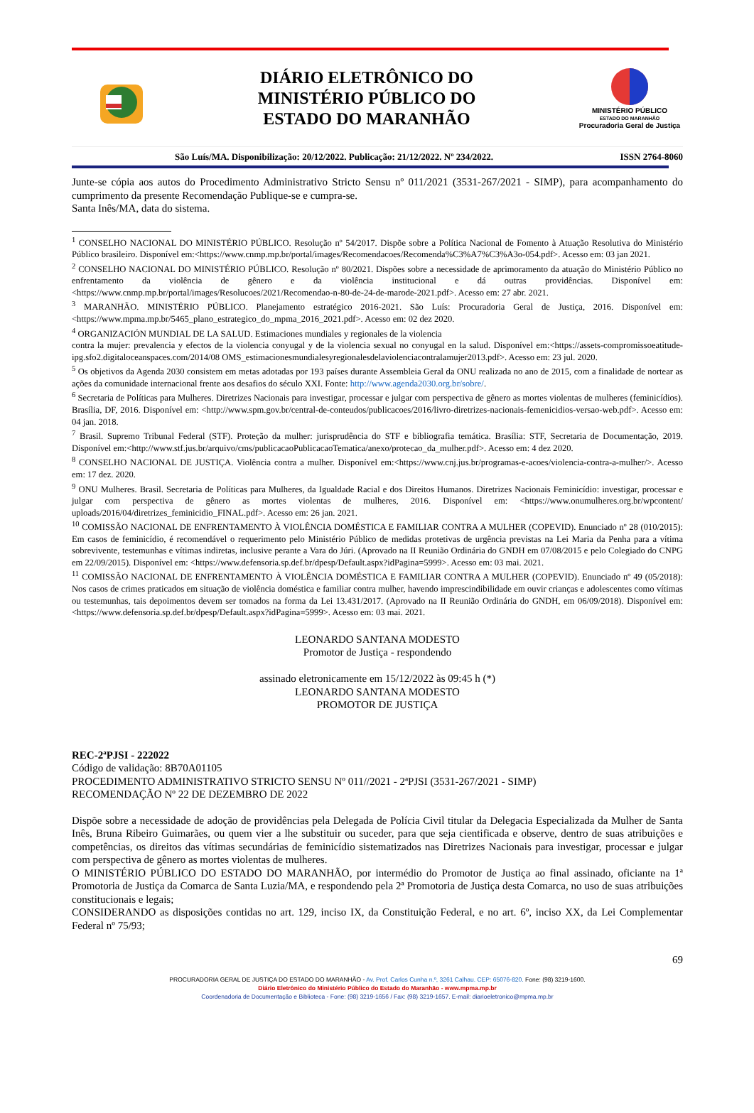DIÁRIO ELETRÔNICO DO
MINISTÉRIO PÚBLICO DO
ESTADO DO MARANHÃO
MINISTÉRIO PÚBLICO
ESTADO DO MARANHÃO
Procuradoria Geral de Justiça
São Luís/MA. Disponibilização: 20/12/2022. Publicação: 21/12/2022. Nº 234/2022. ISSN 2764-8060
Junte-se cópia aos autos do Procedimento Administrativo Stricto Sensu nº 011/2021 (3531-267/2021 - SIMP), para acompanhamento do cumprimento da presente Recomendação Publique-se e cumpra-se.
Santa Inês/MA, data do sistema.
<sup>1</sup> CONSELHO NACIONAL DO MINISTÉRIO PÚBLICO. Resolução nº 54/2017. Dispõe sobre a Política Nacional de Fomento à Atuação Resolutiva do Ministério Público brasileiro. Disponível em:<https://www.cnmp.mp.br/portal/images/Recomendacoes/Recomenda%C3%A7%C3%A3o-054.pdf>. Acesso em: 03 jan 2021.
<sup>2</sup> CONSELHO NACIONAL DO MINISTÉRIO PÚBLICO. Resolução nº 80/2021. Dispões sobre a necessidade de aprimoramento da atuação do Ministério Público no enfrentamento da violência de gênero e da violência institucional e dá outras providências. Disponível em:<https://www.cnmp.mp.br/portal/images/Resolucoes/2021/Recomendao-n-80-de-24-de-marode-2021.pdf>. Acesso em: 27 abr. 2021.
<sup>3</sup> MARANHÃO. MINISTÉRIO PÚBLICO. Planejamento estratégico 2016-2021. São Luís: Procuradoria Geral de Justiça, 2016. Disponível em:<https://www.mpma.mp.br/5465_plano_estrategico_do_mpma_2016_2021.pdf>. Acesso em: 02 dez 2020.
<sup>4</sup> ORGANIZACIÓN MUNDIAL DE LA SALUD. Estimaciones mundiales y regionales de la violencia
contra la mujer: prevalencia y efectos de la violencia conyugal y de la violencia sexual no conyugal en la salud. Disponível em:<https://assets-compromissoeatitude-ipg.sfo2.digitaloceanspaces.com/2014/08 OMS_estimacionesmundialesyregionalesdelaviolenciacontralamujer2013.pdf>. Acesso em: 23 jul. 2020.
<sup>5</sup> Os objetivos da Agenda 2030 consistem em metas adotadas por 193 países durante Assembleia Geral da ONU realizada no ano de 2015, com a finalidade de nortear as ações da comunidade internacional frente aos desafios do século XXI. Fonte: http://www.agenda2030.org.br/sobre/.
<sup>6</sup> Secretaria de Políticas para Mulheres. Diretrizes Nacionais para investigar, processar e julgar com perspectiva de gênero as mortes violentas de mulheres (feminicídios). Brasília, DF, 2016. Disponível em: <http://www.spm.gov.br/central-de-conteudos/publicacoes/2016/livro-diretrizes-nacionais-femenicidios-versao-web.pdf>. Acesso em: 04 jan. 2018.
<sup>7</sup> Brasil. Supremo Tribunal Federal (STF). Proteção da mulher: jurisprudência do STF e bibliografia temática. Brasília: STF, Secretaria de Documentação, 2019. Disponível em:<http://www.stf.jus.br/arquivo/cms/publicacaoPublicacaoTematica/anexo/protecao_da_mulher.pdf>. Acesso em: 4 dez 2020.
<sup>8</sup> CONSELHO NACIONAL DE JUSTIÇA. Violência contra a mulher. Disponível em:<https://www.cnj.jus.br/programas-e-acoes/violencia-contra-a-mulher/>. Acesso em: 17 dez. 2020.
<sup>9</sup> ONU Mulheres. Brasil. Secretaria de Políticas para Mulheres, da Igualdade Racial e dos Direitos Humanos. Diretrizes Nacionais Feminicídio: investigar, processar e julgar com perspectiva de gênero as mortes violentas de mulheres, 2016. Disponível em: <https://www.onumulheres.org.br/wpcontent/ uploads/2016/04/diretrizes_feminicidio_FINAL.pdf>. Acesso em: 26 jan. 2021.
<sup>10</sup> COMISSÃO NACIONAL DE ENFRENTAMENTO À VIOLÊNCIA DOMÉSTICA E FAMILIAR CONTRA A MULHER (COPEVID). Enunciado nº 28 (010/2015): Em casos de feminicídio, é recomendável o requerimento pelo Ministério Público de medidas protetivas de urgência previstas na Lei Maria da Penha para a vítima sobrevivente, testemunhas e vítimas indiretas, inclusive perante a Vara do Júri. (Aprovado na II Reunião Ordinária do GNDH em 07/08/2015 e pelo Colegiado do CNPG em 22/09/2015). Disponível em: <https://www.defensoria.sp.def.br/dpesp/Default.aspx?idPagina=5999>. Acesso em: 03 mai. 2021.
<sup>11</sup> COMISSÃO NACIONAL DE ENFRENTAMENTO À VIOLÊNCIA DOMÉSTICA E FAMILIAR CONTRA A MULHER (COPEVID). Enunciado nº 49 (05/2018): Nos casos de crimes praticados em situação de violência doméstica e familiar contra mulher, havendo imprescindibilidade em ouvir crianças e adolescentes como vítimas ou testemunhas, tais depoimentos devem ser tomados na forma da Lei 13.431/2017. (Aprovado na II Reunião Ordinária do GNDH, em 06/09/2018). Disponível em: <https://www.defensoria.sp.def.br/dpesp/Default.aspx?idPagina=5999>. Acesso em: 03 mai. 2021.
LEONARDO SANTANA MODESTO
Promotor de Justiça - respondendo
assinado eletronicamente em 15/12/2022 às 09:45 h (*)
LEONARDO SANTANA MODESTO
PROMOTOR DE JUSTIÇA
REC-2ªPJSI - 222022
Código de validação: 8B70A01105
PROCEDIMENTO ADMINISTRATIVO STRICTO SENSU Nº 011//2021 - 2ªPJSI (3531-267/2021 - SIMP)
RECOMENDAÇÃO Nº 22 DE DEZEMBRO DE 2022
Dispõe sobre a necessidade de adoção de providências pela Delegada de Polícia Civil titular da Delegacia Especializada da Mulher de Santa Inês, Bruna Ribeiro Guimarães, ou quem vier a lhe substituir ou suceder, para que seja cientificada e observe, dentro de suas atribuições e competências, os direitos das vítimas secundárias de feminicídio sistematizados nas Diretrizes Nacionais para investigar, processar e julgar com perspectiva de gênero as mortes violentas de mulheres.
O MINISTÉRIO PÚBLICO DO ESTADO DO MARANHÃO, por intermédio do Promotor de Justiça ao final assinado, oficiante na 1ª Promotoria de Justiça da Comarca de Santa Luzia/MA, e respondendo pela 2ª Promotoria de Justiça desta Comarca, no uso de suas atribuições constitucionais e legais;
CONSIDERANDO as disposições contidas no art. 129, inciso IX, da Constituição Federal, e no art. 6º, inciso XX, da Lei Complementar Federal nº 75/93;
69
PROCURADORIA GERAL DE JUSTIÇA DO ESTADO DO MARANHÃO - Av. Prof. Carlos Cunha n.º, 3261 Calhau. CEP: 65076-820. Fone: (98) 3219-1600.
Diário Eletrônico do Ministério Público do Estado do Maranhão - www.mpma.mp.br
Coordenadoria de Documentação e Biblioteca - Fone: (98) 3219-1656 / Fax: (98) 3219-1657. E-mail: diarioeletronico@mpma.mp.br